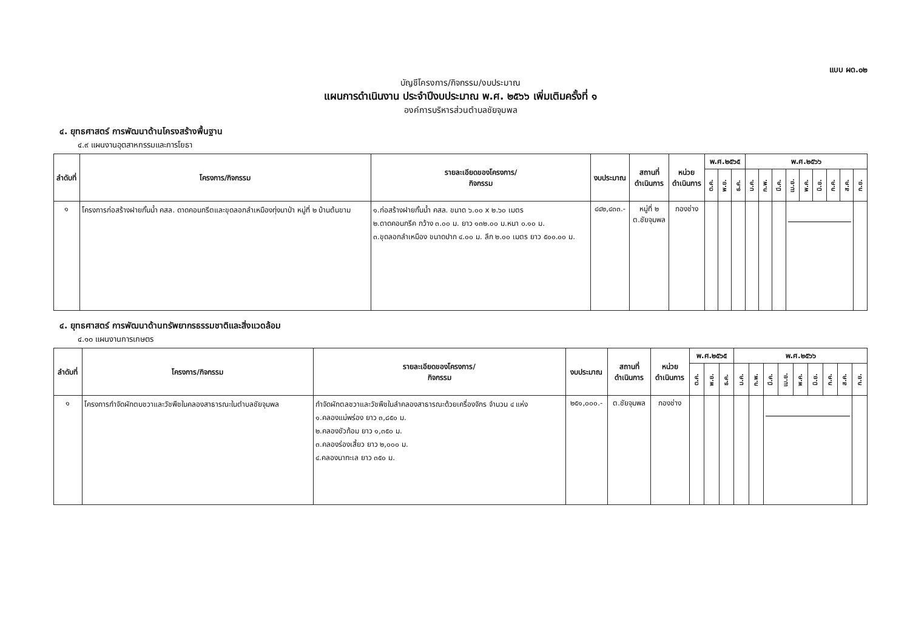แบบ ผด.๐๒
บัญชีโครงการ/กิจกรรม/งบประมาณ
แผนการดำเนินงาน ประจำปีงบประมาณ พ.ศ. ๒๕๖๖ เพิ่มเติมครั้งที่ ๑
องค์การบริหารส่วนตำบลชัยจุมพล
๔. ยุทธศาสตร์ การพัฒนาด้านโครงสร้างพื้นฐาน
๔.๙ แผนงานอุตสาหกรรมและการโยธา
| ลำดับที่ | โครงการ/กิจกรรม | รายละเอียดของโครงการ/ กิจกรรม | งบประมาณ | สถานที่ ดำเนินการ | หน่วย ดำเนินการ | พ.ศ.๒๕๖๕ | | | พ.ศ.๒๕๖๖ | | | | | | | | |
| --- | --- | --- | --- | --- | --- | --- | --- | --- | --- | --- | --- | --- | --- | --- | --- | --- | --- |
| | | | | | | ต.ค. | พ.ย. | ธ.ค. | ม.ค. | ก.พ. | มี.ค. | เม.ย. | พ.ค. | มิ.ย. | ก.ค. | ส.ค. | ก.ย. |
| ๑ | โครงการก่อสร้างฝายกั้นน้ำ คสล. ดาดคอนกรีตและขุดลอกลำเหมืองทุ่งนาป่า หมู่ที่ ๒ บ้านต้นขาม | ๑.ก่อสร้างฝายกั้นน้ำ คสล. ขนาด ๖.๐๐ x ๒.๖๐ เมตร ๒.ดาดคอนกรีค กว้าง ๓.๐๐ ม. ยาว ๑๓๒.๐๐ ม.หนา ๐.๑๐ ม. ๓.ขุดลอกลำเหมือง ขนาดปาก ๔.๐๐ ม. ลึก ๒.๐๐ เมตร ยาว ๕๐๐.๐๐ ม. | ๔๔๒,๔๓๓.- | หมู่ที่ ๒ ต.ชัยจุมพล | กองช่าง | | | | | | | | | | | | |
๔. ยุทธศาสตร์ การพัฒนาด้านทรัพยากรธรรมชาติและสิ่งแวดล้อม
๔.๑๐ แผนงานการเกษตร
| ลำดับที่ | โครงการ/กิจกรรม | รายละเอียดของโครงการ/ กิจกรรม | งบประมาณ | สถานที่ ดำเนินการ | หน่วย ดำเนินการ | พ.ศ.๒๕๖๕ | | | พ.ศ.๒๕๖๖ | | | | | | | | |
| --- | --- | --- | --- | --- | --- | --- | --- | --- | --- | --- | --- | --- | --- | --- | --- | --- | --- |
| | | | | | | ต.ค. | พ.ย. | ธ.ค. | ม.ค. | ก.พ. | มี.ค. | เม.ย. | พ.ค. | มิ.ย. | ก.ค. | ส.ค. | ก.ย. |
| ๑ | โครงการกำจัดผักตบชวาและวัชพืชในคลองสาธารณะในตำบลชัยจุมพล | กำจัดผักตลชวาและวัชพืชในลำคลองสาธารณะด้วยเครื่องจักร จำนวน ๔ แห่ง ๑.คลองแม่พร่อง ยาว ๓,๘๕๐ ม. ๒.คลองขัวก้อม ยาว ๑,๓๕๐ ม. ๓.คลองร่องเสี้ยว ยาว ๒,๐๐๐ ม. ๔.คลองนาทะเล ยาว ๓๕๐ ม. | ๒๕๑,๐๐๐.- | ต.ชัยจุมพล | กองช่าง | | | | | | | | | | | | |